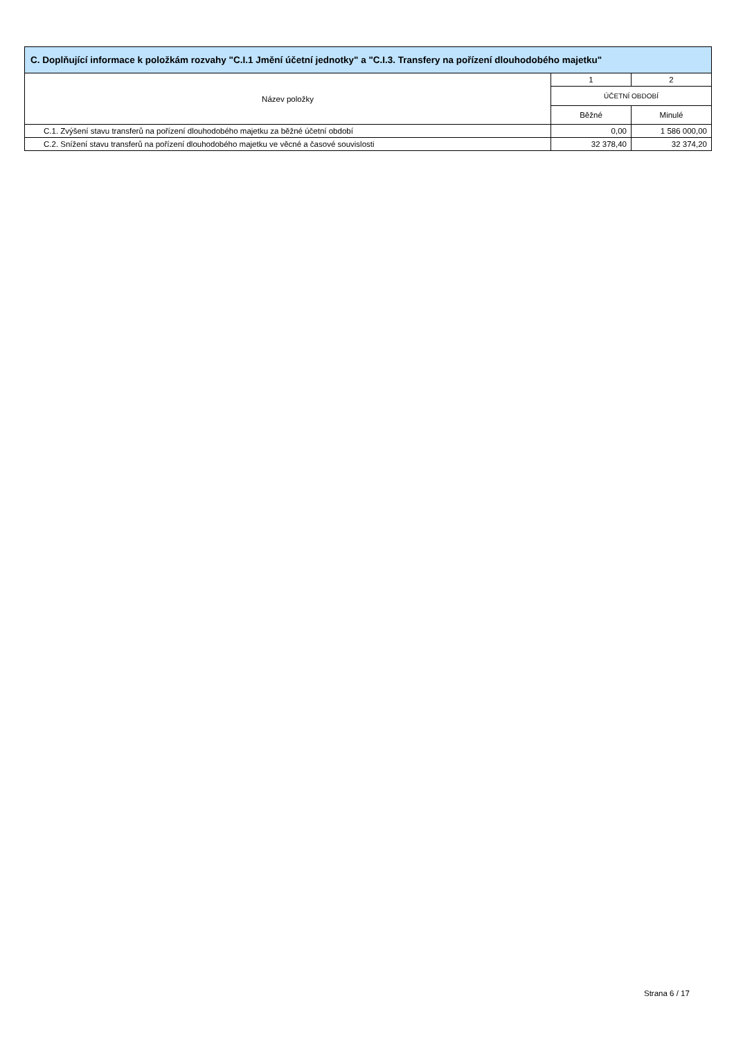C. Doplňující informace k položkám rozvahy "C.I.1 Jmění účetní jednotky" a "C.I.3. Transfery na pořízení dlouhodobého majetku"
| Název položky | 1 | 2 |
| --- | --- | --- |
| | ÚČETNÍ OBDOBÍ | |
| | Běžné | Minulé |
| C.1. Zvýšení stavu transferů na pořízení dlouhodobého majetku za běžné účetní období | 0,00 | 1 586 000,00 |
| C.2. Snížení stavu transferů na pořízení dlouhodobého majetku ve věcné a časové souvislosti | 32 378,40 | 32 374,20 |
Strana 6 / 17